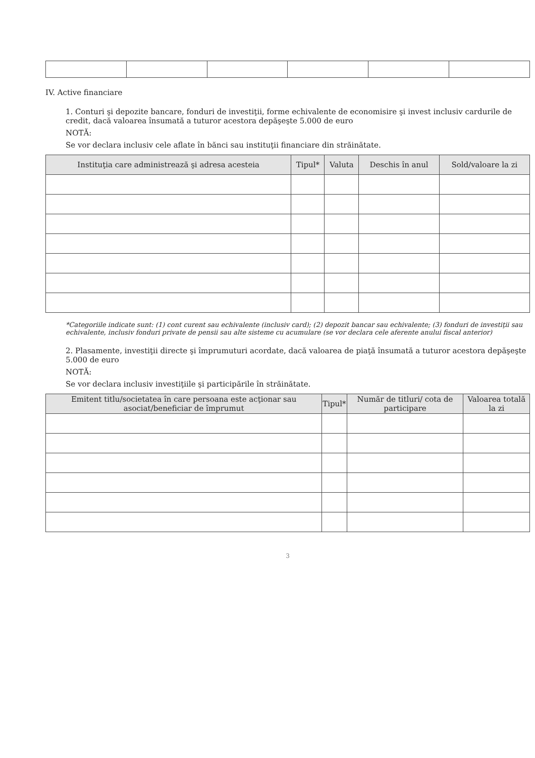IV. Active financiare
1. Conturi şi depozite bancare, fonduri de investiţii, forme echivalente de economisire şi invest inclusiv cardurile de credit, dacă valoarea însumată a tuturor acestora depăşeşte 5.000 de euro
NOTĂ:
Se vor declara inclusiv cele aflate în bănci sau instituţii financiare din străinătate.
| Instituţia care administrează şi adresa acesteia | Tipul* | Valuta | Deschis în anul | Sold/valoare la zi |
| --- | --- | --- | --- | --- |
*Categoriile indicate sunt: (1) cont curent sau echivalente (inclusiv card); (2) depozit bancar sau echivalente; (3) fonduri de investiţii sau echivalente, inclusiv fonduri private de pensii sau alte sisteme cu acumulare (se vor declara cele aferente anului fiscal anterior)
2. Plasamente, investiţii directe şi împrumuturi acordate, dacă valoarea de piaţă însumată a tuturor acestora depăşeşte 5.000 de euro
NOTĂ:
Se vor declara inclusiv investiţiile şi participările în străinătate.
| Emitent titlu/societatea în care persoana este acţionar sau asociat/beneficiar de împrumut | Tipul* | Număr de titluri/ cota de participare | Valoarea totală la zi |
| --- | --- | --- | --- |
3